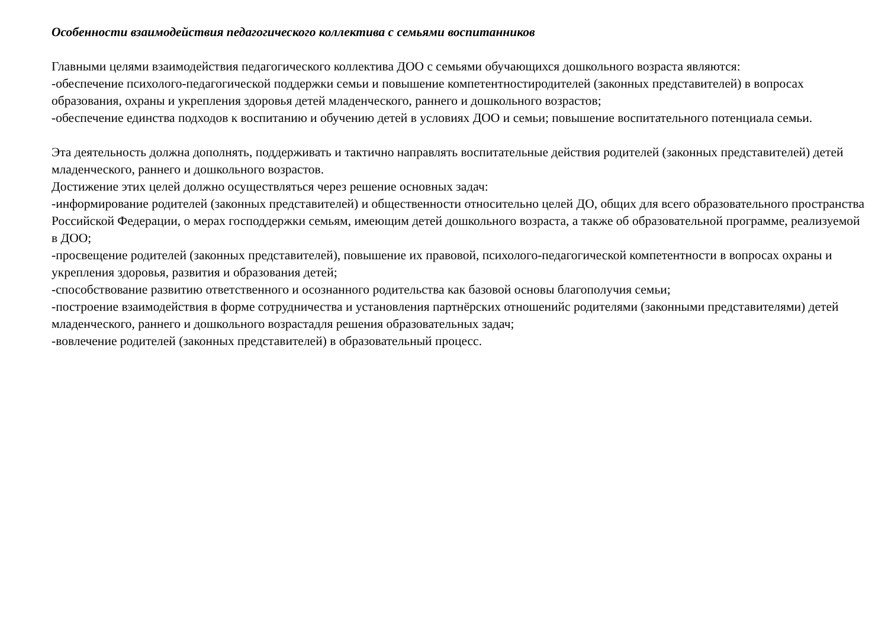Особенности взаимодействия педагогического коллектива с семьями воспитанников
Главными целями взаимодействия педагогического коллектива ДОО с семьями обучающихся дошкольного возраста являются:
-обеспечение психолого-педагогической поддержки семьи и повышение компетентностиродителей (законных представителей) в вопросах образования, охраны и укрепления здоровья детей младенческого, раннего и дошкольного возрастов;
-обеспечение единства подходов к воспитанию и обучению детей в условиях ДОО и семьи; повышение воспитательного потенциала семьи.
Эта деятельность должна дополнять, поддерживать и тактично направлять воспитательные действия родителей (законных представителей) детей младенческого, раннего и дошкольного возрастов.
Достижение этих целей должно осуществляться через решение основных задач:
-информирование родителей (законных представителей) и общественности относительно целей ДО, общих для всего образовательного пространства Российской Федерации, о мерах господдержки семьям, имеющим детей дошкольного возраста, а также об образовательной программе, реализуемой в ДОО;
-просвещение родителей (законных представителей), повышение их правовой, психолого-педагогической компетентности в вопросах охраны и укрепления здоровья, развития и образования детей;
-способствование развитию ответственного и осознанного родительства как базовой основы благополучия семьи;
-построение взаимодействия в форме сотрудничества и установления партнёрских отношенийс родителями (законными представителями) детей младенческого, раннего и дошкольного возрастадля решения образовательных задач;
-вовлечение родителей (законных представителей) в образовательный процесс.